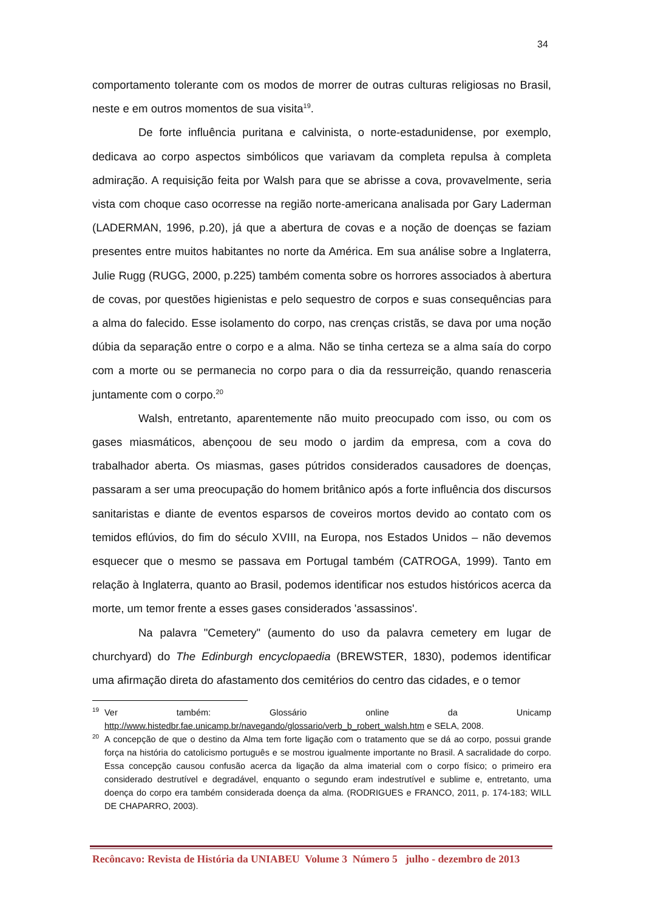34
comportamento tolerante com os modos de morrer de outras culturas religiosas no Brasil, neste e em outros momentos de sua visita<sup>19</sup>.
De forte influência puritana e calvinista, o norte-estadunidense, por exemplo, dedicava ao corpo aspectos simbólicos que variavam da completa repulsa à completa admiração. A requisição feita por Walsh para que se abrisse a cova, provavelmente, seria vista com choque caso ocorresse na região norte-americana analisada por Gary Laderman (LADERMAN, 1996, p.20), já que a abertura de covas e a noção de doenças se faziam presentes entre muitos habitantes no norte da América. Em sua análise sobre a Inglaterra, Julie Rugg (RUGG, 2000, p.225) também comenta sobre os horrores associados à abertura de covas, por questões higienistas e pelo sequestro de corpos e suas consequências para a alma do falecido. Esse isolamento do corpo, nas crenças cristãs, se dava por uma noção dúbia da separação entre o corpo e a alma. Não se tinha certeza se a alma saía do corpo com a morte ou se permanecia no corpo para o dia da ressurreição, quando renasceria juntamente com o corpo.<sup>20</sup>
Walsh, entretanto, aparentemente não muito preocupado com isso, ou com os gases miasmáticos, abençoou de seu modo o jardim da empresa, com a cova do trabalhador aberta. Os miasmas, gases pútridos considerados causadores de doenças, passaram a ser uma preocupação do homem britânico após a forte influência dos discursos sanitaristas e diante de eventos esparsos de coveiros mortos devido ao contato com os temidos eflúvios, do fim do século XVIII, na Europa, nos Estados Unidos – não devemos esquecer que o mesmo se passava em Portugal também (CATROGA, 1999). Tanto em relação à Inglaterra, quanto ao Brasil, podemos identificar nos estudos históricos acerca da morte, um temor frente a esses gases considerados 'assassinos'.
Na palavra "Cemetery" (aumento do uso da palavra cemetery em lugar de churchyard) do The Edinburgh encyclopaedia (BREWSTER, 1830), podemos identificar uma afirmação direta do afastamento dos cemitérios do centro das cidades, e o temor
19 Ver também: Glossário online da Unicamp http://www.histedbr.fae.unicamp.br/navegando/glossario/verb_b_robert_walsh.htm e SELA, 2008.
20 A concepção de que o destino da Alma tem forte ligação com o tratamento que se dá ao corpo, possui grande força na história do catolicismo português e se mostrou igualmente importante no Brasil. A sacralidade do corpo. Essa concepção causou confusão acerca da ligação da alma imaterial com o corpo físico; o primeiro era considerado destrutível e degradável, enquanto o segundo eram indestrutível e sublime e, entretanto, uma doença do corpo era também considerada doença da alma. (RODRIGUES e FRANCO, 2011, p. 174-183; WILL DE CHAPARRO, 2003).
Recôncavo: Revista de História da UNIABEU Volume 3 Número 5 julho - dezembro de 2013